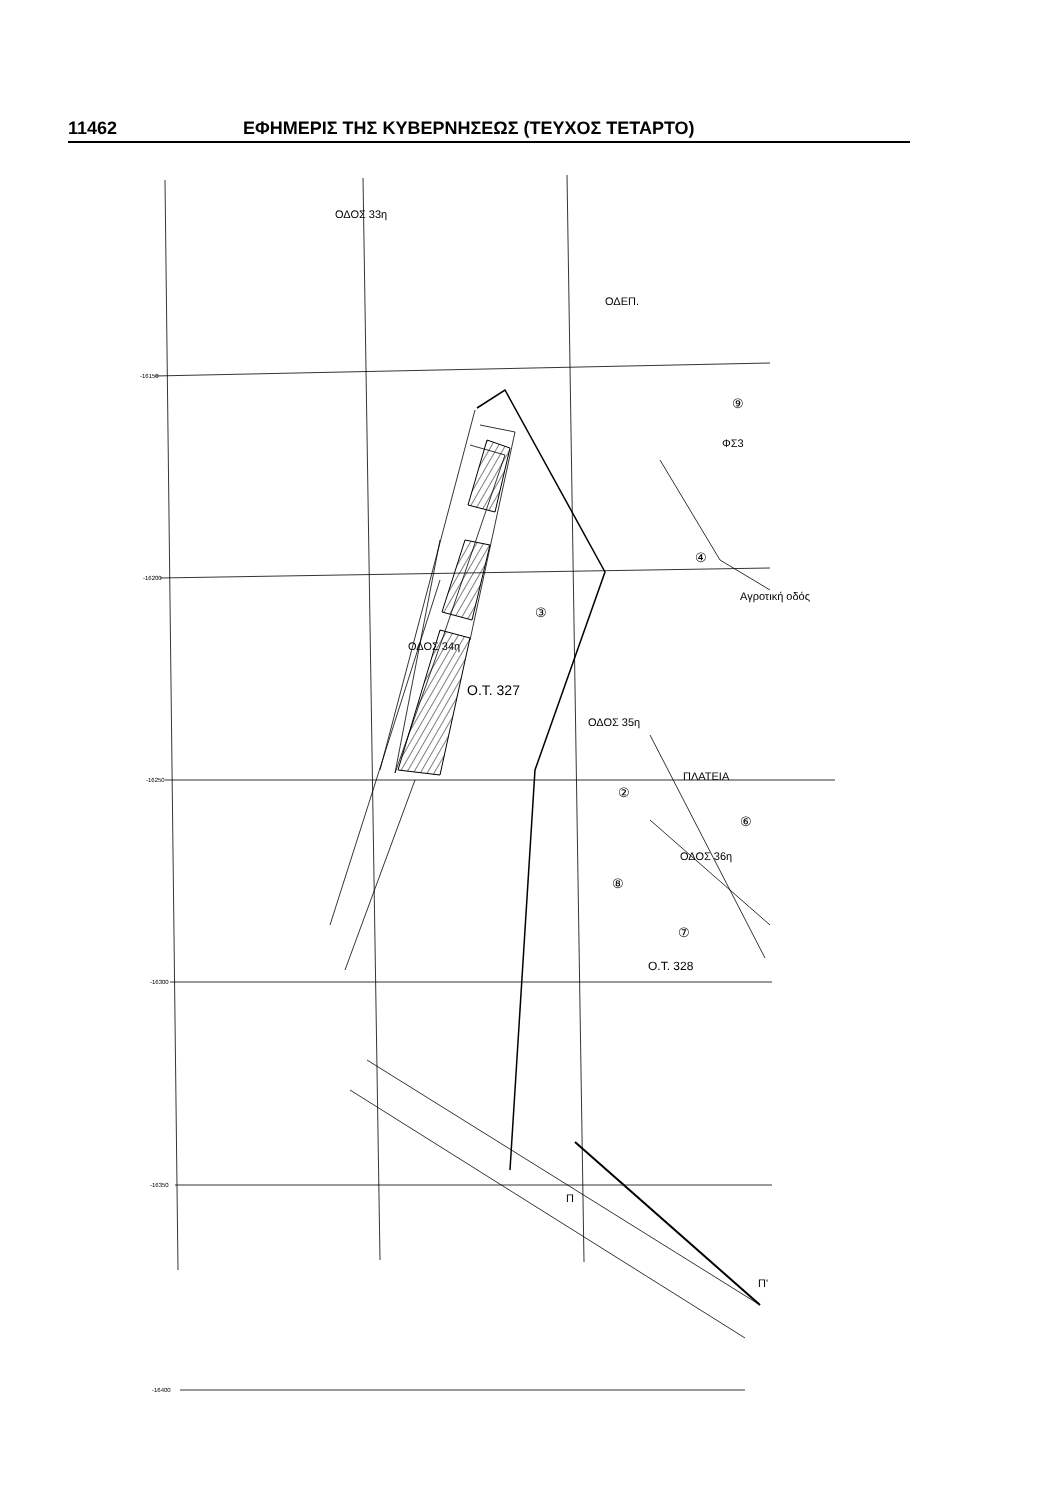11462 ΕΦΗΜΕΡΙΣ ΤΗΣ ΚΥΒΕΡΝΗΣΕΩΣ (ΤΕΥΧΟΣ ΤΕΤΑΡΤΟ)
ΟΔΟΣ 33η
ΟΔΕΠ.
⑨
ΦΣ3
③
④
Ο.Τ. 327
ΟΔΟΣ 34η
ΟΔΟΣ 35η
ΠΛΑΤΕΙΑ
②
⑥
⑧
⑦
Ο.Τ. 328
ΟΔΟΣ 36η
Αγροτική οδός
-16150
-16200
-16250
-16300
-16350
-16400
Π
Π'